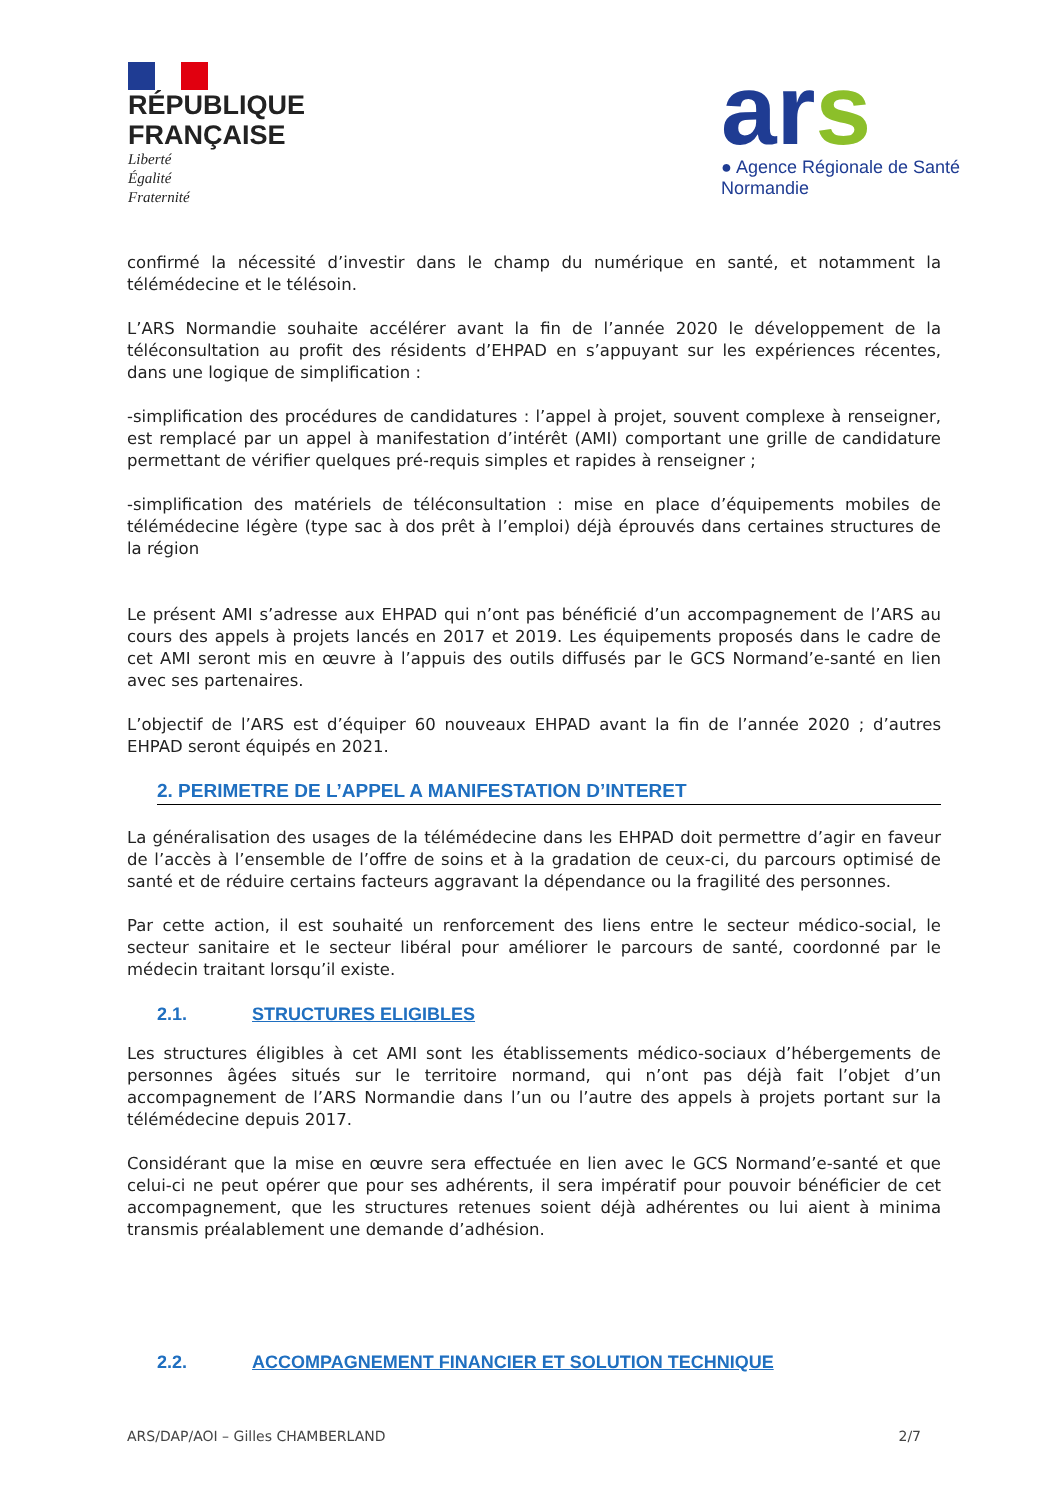RÉPUBLIQUE
FRANÇAISE
Liberté
Égalité
Fraternité
ars
● Agence Régionale de Santé
Normandie
confirmé la nécessité d’investir dans le champ du numérique en santé, et notamment la télémédecine et le télésoin.
L’ARS Normandie souhaite accélérer avant la fin de l’année 2020 le développement de la téléconsultation au profit des résidents d’EHPAD en s’appuyant sur les expériences récentes, dans une logique de simplification :
-simplification des procédures de candidatures : l’appel à projet, souvent complexe à renseigner, est remplacé par un appel à manifestation d’intérêt (AMI) comportant une grille de candidature permettant de vérifier quelques pré-requis simples et rapides à renseigner ;
-simplification des matériels de téléconsultation : mise en place d’équipements mobiles de télémédecine légère (type sac à dos prêt à l’emploi) déjà éprouvés dans certaines structures de la région
Le présent AMI s’adresse aux EHPAD qui n’ont pas bénéficié d’un accompagnement de l’ARS au cours des appels à projets lancés en 2017 et 2019. Les équipements proposés dans le cadre de cet AMI seront mis en œuvre à l’appuis des outils diffusés par le GCS Normand’e-santé en lien avec ses partenaires.
L’objectif de l’ARS est d’équiper 60 nouveaux EHPAD avant la fin de l’année 2020 ; d’autres EHPAD seront équipés en 2021.
2. PERIMETRE DE L’APPEL A MANIFESTATION D’INTERET
La généralisation des usages de la télémédecine dans les EHPAD doit permettre d’agir en faveur de l’accès à l’ensemble de l’offre de soins et à la gradation de ceux-ci, du parcours optimisé de santé et de réduire certains facteurs aggravant la dépendance ou la fragilité des personnes.
Par cette action, il est souhaité un renforcement des liens entre le secteur médico-social, le secteur sanitaire et le secteur libéral pour améliorer le parcours de santé, coordonné par le médecin traitant lorsqu’il existe.
2.1. STRUCTURES ELIGIBLES
Les structures éligibles à cet AMI sont les établissements médico-sociaux d’hébergements de personnes âgées situés sur le territoire normand, qui n’ont pas déjà fait l’objet d’un accompagnement de l’ARS Normandie dans l’un ou l’autre des appels à projets portant sur la télémédecine depuis 2017.
Considérant que la mise en œuvre sera effectuée en lien avec le GCS Normand’e-santé et que celui-ci ne peut opérer que pour ses adhérents, il sera impératif pour pouvoir bénéficier de cet accompagnement, que les structures retenues soient déjà adhérentes ou lui aient à minima transmis préalablement une demande d’adhésion.
2.2. ACCOMPAGNEMENT FINANCIER ET SOLUTION TECHNIQUE
ARS/DAP/AOI – Gilles CHAMBERLAND 2/7